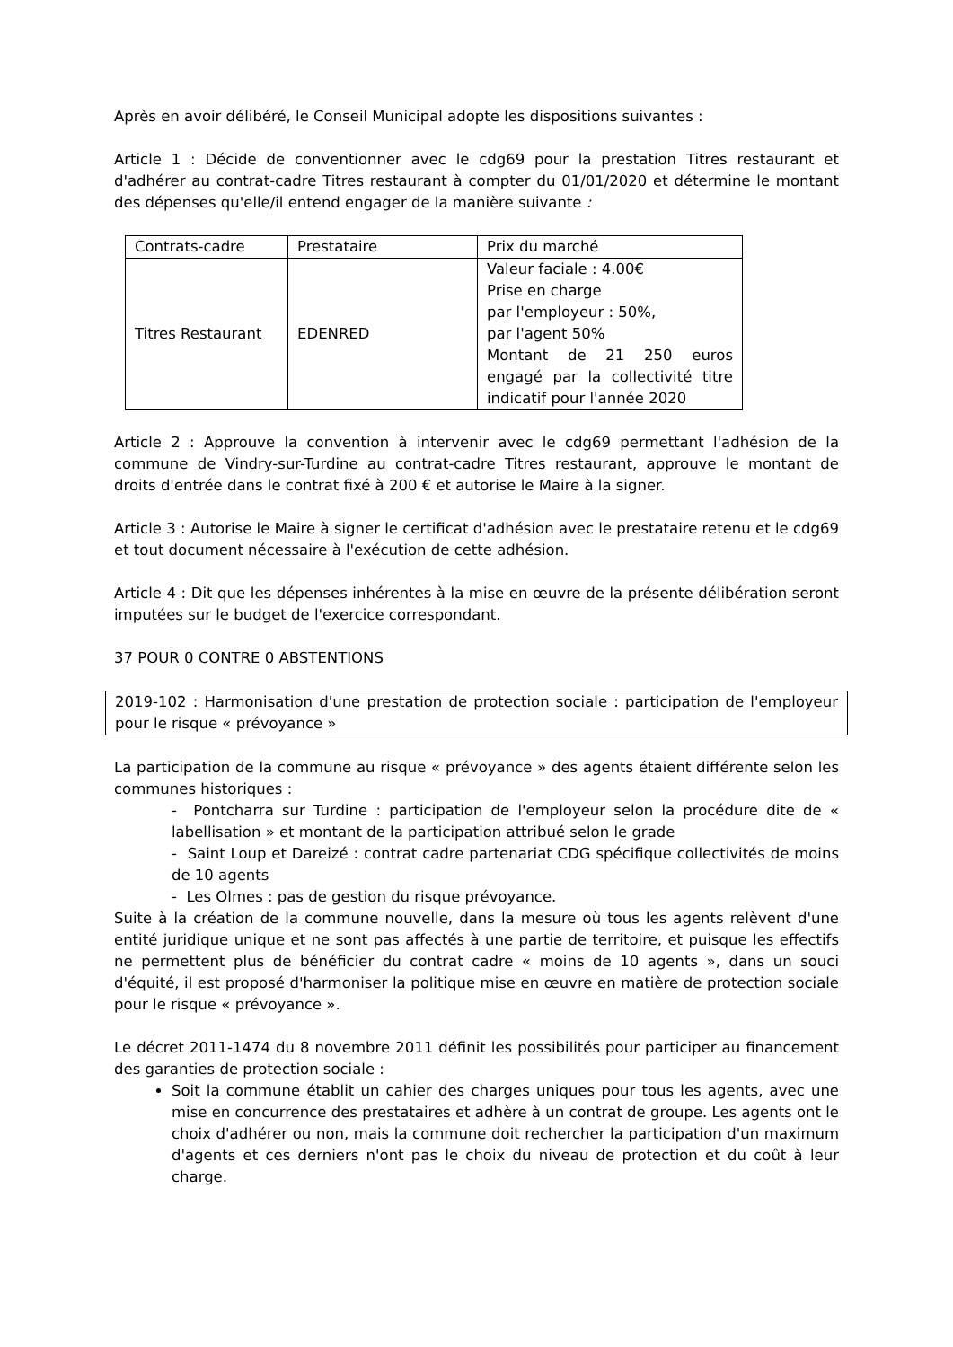Après en avoir délibéré, le Conseil Municipal adopte les dispositions suivantes :
Article 1 : Décide de conventionner avec le cdg69 pour la prestation Titres restaurant et d'adhérer au contrat-cadre Titres restaurant à compter du 01/01/2020 et détermine le montant des dépenses qu'elle/il entend engager de la manière suivante :
| Contrats-cadre | Prestataire | Prix du marché |
| Titres Restaurant | EDENRED | Valeur faciale : 4.00€ Prise en charge par l'employeur : 50%, par l'agent 50% Montant de 21 250 euros engagé par la collectivité titre indicatif pour l'année 2020 |
Article 2 : Approuve la convention à intervenir avec le cdg69 permettant l'adhésion de la commune de Vindry-sur-Turdine au contrat-cadre Titres restaurant, approuve le montant de droits d'entrée dans le contrat fixé à 200 € et autorise le Maire à la signer.
Article 3 : Autorise le Maire à signer le certificat d'adhésion avec le prestataire retenu et le cdg69 et tout document nécessaire à l'exécution de cette adhésion.
Article 4 : Dit que les dépenses inhérentes à la mise en œuvre de la présente délibération seront imputées sur le budget de l'exercice correspondant.
37 POUR 0 CONTRE 0 ABSTENTIONS
2019-102 : Harmonisation d'une prestation de protection sociale : participation de l'employeur pour le risque « prévoyance »
La participation de la commune au risque « prévoyance » des agents étaient différente selon les communes historiques :
- Pontcharra sur Turdine : participation de l'employeur selon la procédure dite de « labellisation » et montant de la participation attribué selon le grade
- Saint Loup et Dareizé : contrat cadre partenariat CDG spécifique collectivités de moins de 10 agents
- Les Olmes : pas de gestion du risque prévoyance.
Suite à la création de la commune nouvelle, dans la mesure où tous les agents relèvent d'une entité juridique unique et ne sont pas affectés à une partie de territoire, et puisque les effectifs ne permettent plus de bénéficier du contrat cadre « moins de 10 agents », dans un souci d'équité, il est proposé d'harmoniser la politique mise en œuvre en matière de protection sociale pour le risque « prévoyance ».
Le décret 2011-1474 du 8 novembre 2011 définit les possibilités pour participer au financement des garanties de protection sociale :
Soit la commune établit un cahier des charges uniques pour tous les agents, avec une mise en concurrence des prestataires et adhère à un contrat de groupe. Les agents ont le choix d'adhérer ou non, mais la commune doit rechercher la participation d'un maximum d'agents et ces derniers n'ont pas le choix du niveau de protection et du coût à leur charge.